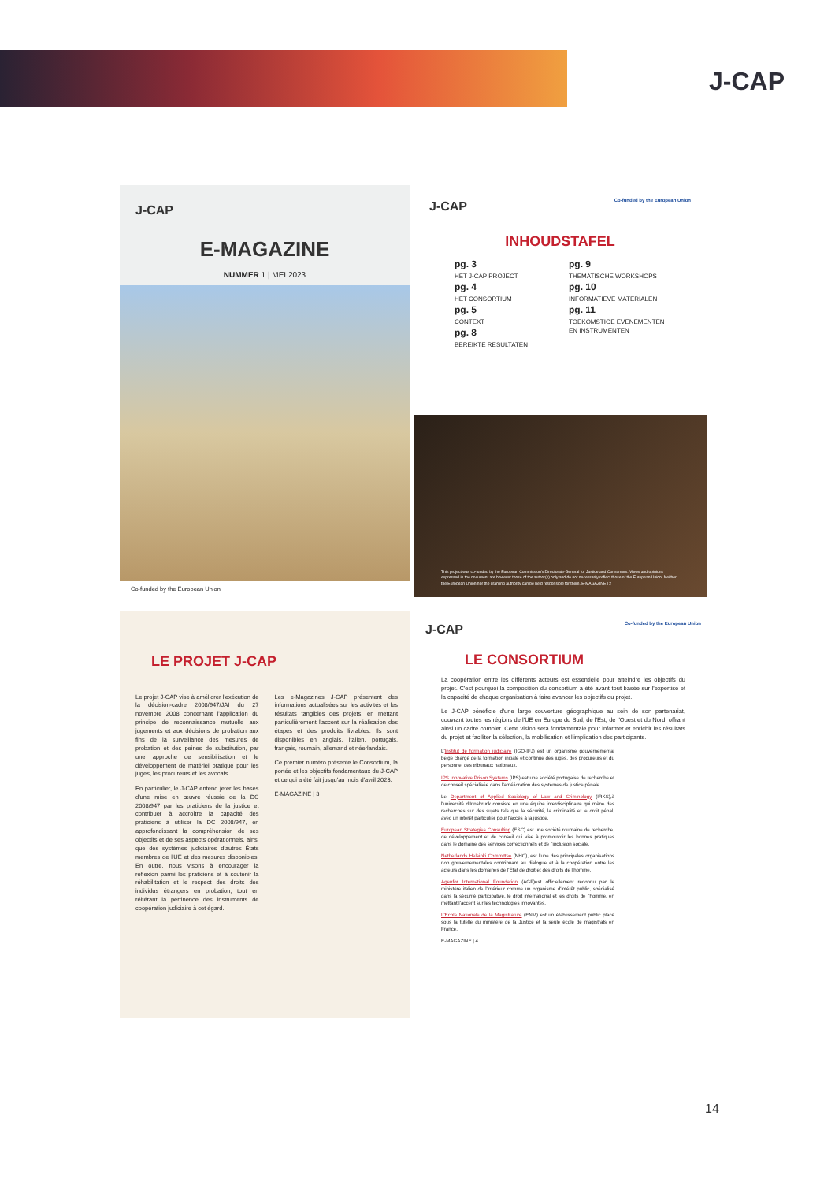J-CAP
J-CAP
E-MAGAZINE
NUMMER 1 | MEI 2023
Co-funded by the European Union
J-CAP Co-funded by the European Union
INHOUDSTAFEL
pg. 3
HET J-CAP PROJECT
pg. 4
HET CONSORTIUM
pg. 5
CONTEXT
pg. 8
BEREIKTE RESULTATEN
pg. 9
THEMATISCHE WORKSHOPS
pg. 10
INFORMATIEVE MATERIALEN
pg. 11
TOEKOMSTIGE EVENEMENTEN
EN INSTRUMENTEN
This project was co-funded by the European Commission's Directorate-General for Justice and Consumers. Views and opinions expressed in the document are however those of the author(s) only and do not necessarily reflect those of the European Union. Neither the European Union nor the granting authority can be held responsible for them. E-MAGAZINE | 2
LE PROJET J-CAP
Le projet J-CAP vise à améliorer l'exécution de la décision-cadre 2008/947/JAI du 27 novembre 2008 concernant l'application du principe de reconnaissance mutuelle aux jugements et aux décisions de probation aux fins de la surveillance des mesures de probation et des peines de substitution, par une approche de sensibilisation et le développement de matériel pratique pour les juges, les procureurs et les avocats.
En particulier, le J-CAP entend jeter les bases d'une mise en œuvre réussie de la DC 2008/947 par les praticiens de la justice et contribuer à accroître la capacité des praticiens à utiliser la DC 2008/947, en approfondissant la compréhension de ses objectifs et de ses aspects opérationnels, ainsi que des systèmes judiciaires d'autres États membres de l'UE et des mesures disponibles. En outre, nous visons à encourager la réflexion parmi les praticiens et à soutenir la réhabilitation et le respect des droits des individus étrangers en probation, tout en réitérant la pertinence des instruments de coopération judiciaire à cet égard.
Les e-Magazines J-CAP présentent des informations actualisées sur les activités et les résultats tangibles des projets, en mettant particulièrement l'accent sur la réalisation des étapes et des produits livrables. Ils sont disponibles en anglais, italien, portugais, français, roumain, allemand et néerlandais.
Ce premier numéro présente le Consortium, la portée et les objectifs fondamentaux du J-CAP et ce qui a été fait jusqu'au mois d'avril 2023.
E-MAGAZINE | 3
J-CAP Co-funded by the European Union
LE CONSORTIUM
La coopération entre les différents acteurs est essentielle pour atteindre les objectifs du projet. C'est pourquoi la composition du consortium a été avant tout basée sur l'expertise et la capacité de chaque organisation à faire avancer les objectifs du projet.
Le J-CAP bénéficie d'une large couverture géographique au sein de son partenariat, couvrant toutes les régions de l'UE en Europe du Sud, de l'Est, de l'Ouest et du Nord, offrant ainsi un cadre complet. Cette vision sera fondamentale pour informer et enrichir les résultats du projet et faciliter la sélection, la mobilisation et l'implication des participants.
L'Institut de formation judiciaire (IGO-IFJ) est un organisme gouvernemental belge chargé de la formation initiale et continue des juges, des procureurs et du personnel des tribunaux nationaux.
IPS Innovative Prison Systems (IPS) est une société portugaise de recherche et de conseil spécialisée dans l'amélioration des systèmes de justice pénale.
Le Department of Applied Sociology of Law and Criminology (IRKS),à l'université d'Innsbruck consiste en une équipe interdisciplinaire qui mène des recherches sur des sujets tels que la sécurité, la criminalité et le droit pénal, avec un intérêt particulier pour l'accès à la justice.
European Strategies Consulting (ESC) est une société roumaine de recherche, de développement et de conseil qui vise à promouvoir les bonnes pratiques dans le domaine des services correctionnels et de l'inclusion sociale.
Netherlands Helsinki Committee (NHC), est l'une des principales organisations non gouvernementales contribuant au dialogue et à la coopération entre les acteurs dans les domaines de l'État de droit et des droits de l'homme.
Agenfor International Foundation (AGF)est officiellement reconnu par le ministère italien de l'intérieur comme un organisme d'intérêt public, spécialisé dans la sécurité participative, le droit international et les droits de l'homme, en mettant l'accent sur les technologies innovantes.
L'Ecole Nationale de la Magistrature (ENM) est un établissement public placé sous la tutelle du ministère de la Justice et la seule école de magistrats en France.
E-MAGAZINE | 4
14